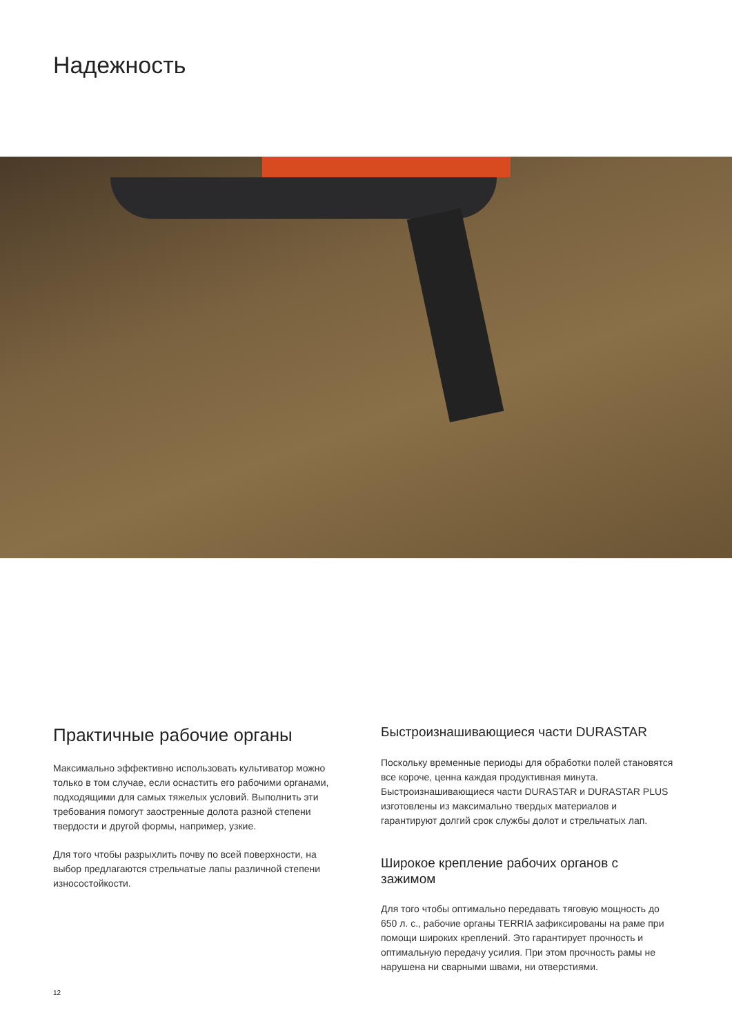Надежность
Практичные рабочие органы
Максимально эффективно использовать культиватор можно только в том случае, если оснастить его рабочими органами, подходящими для самых тяжелых условий. Выполнить эти требования помогут заостренные долота разной степени твердости и другой формы, например, узкие.
Для того чтобы разрыхлить почву по всей поверхности, на выбор предлагаются стрельчатые лапы различной степени износостойкости.
Быстроизнашивающиеся части DURASTAR
Поскольку временные периоды для обработки полей становятся все короче, ценна каждая продуктивная минута. Быстроизнашивающиеся части DURASTAR и DURASTAR PLUS изготовлены из максимально твердых материалов и гарантируют долгий срок службы долот и стрельчатых лап.
Широкое крепление рабочих органов с зажимом
Для того чтобы оптимально передавать тяговую мощность до 650 л. с., рабочие органы TERRIA зафиксированы на раме при помощи широких креплений. Это гарантирует прочность и оптимальную передачу усилия. При этом прочность рамы не нарушена ни сварными швами, ни отверстиями.
12